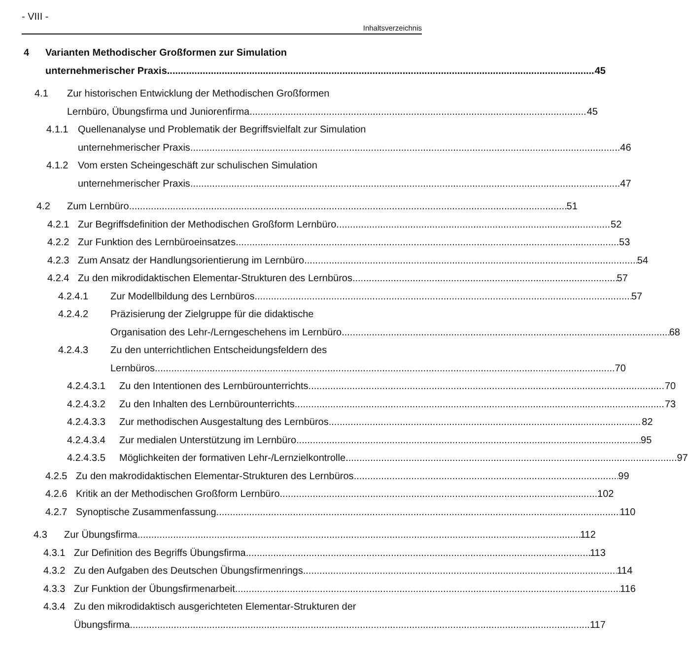- VIII -
Inhaltsverzeichnis
4 Varianten Methodischer Großformen zur Simulation
unternehmerischer Praxis 45
4.1 Zur historischen Entwicklung der Methodischen Großformen
Lernbüro, Übungsfirma und Juniorenfirma
45
4.1.1 Quellenanalyse und Problematik der Begriffsvielfalt zur Simulation
unternehmerischer Praxis 46
4.1.2 Vom ersten Scheingeschäft zur schulischen Simulation
unternehmerischer Praxis 47
4.2 Zum Lernbüro 51
4.2.1 Zur Begriffsdefinition der Methodischen Großform Lernbüro
52
4.2.2 Zur Funktion des Lernbüroeinsatzes
53
4.2.3 Zum Ansatz der Handlungsorientierung im Lernbüro
54
4.2.4 Zu den mikrodidaktischen Elementar-Strukturen des Lernbüros
57
4.2.4.1 Zur Modellbildung des Lernbüros
57
4.2.4.2 Präzisierung der Zielgruppe für die didaktische
Organisation des Lehr-/Lerngeschehens im Lernbüro
68
4.2.4.3 Zu den unterrichtlichen Entscheidungsfeldern des
Lernbüros 70
4.2.4.3.1
Zu den Intentionen des Lernbürounterrichts
70
4.2.4.3.2
Zu den Inhalten des Lernbürounterrichts
73
4.2.4.3.3
Zur methodischen Ausgestaltung des Lernbüros
82
4.2.4.3.4
Zur medialen Unterstützung im Lernbüro
95
4.2.4.3.5
Möglichkeiten der formativen Lehr-/Lernzielkontrolle
97
4.2.5 Zu den makrodidaktischen Elementar-Strukturen des Lernbüros
99
4.2.6 Kritik an der Methodischen Großform Lernbüro
102
4.2.7 Synoptische Zusammenfassung 110
4.3 Zur Übungsfirma 112
4.3.1 Zur Definition des Begriffs Übungsfirma
113
4.3.2 Zu den Aufgaben des Deutschen Übungsfirmenrings
114
4.3.3 Zur Funktion der Übungsfirmenarbeit
116
4.3.4 Zu den mikrodidaktisch ausgerichteten Elementar-Strukturen der
Übungsfirma 117